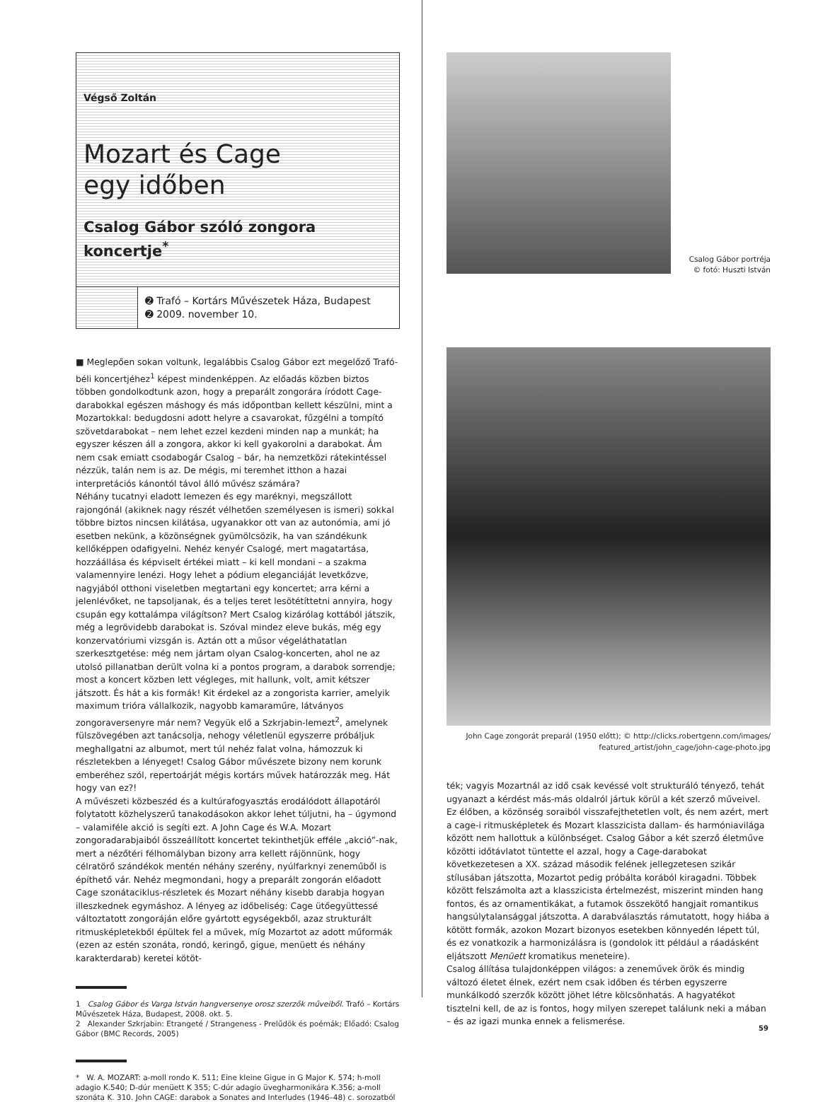Végső Zoltán
Mozart és Cage
egy időben
Csalog Gábor szóló zongora koncertje<sup>*</sup>
➋ Trafó – Kortárs Művészetek Háza, Budapest
➋ 2009. november 10.
■ Meglepően sokan voltunk, legalábbis Csalog Gábor ezt megelőző Trafó-béli koncertjéhez<sup>1</sup> képest mindenképpen. Az előadás közben biztos többen gondolkodtunk azon, hogy a preparált zongorára íródott Cage-darabokkal egészen máshogy és más időpontban kellett készülni, mint a Mozartokkal: bedugdosni adott helyre a csavarokat, fűzgélni a tompító szövetdarabokat – nem lehet ezzel kezdeni minden nap a munkát; ha egyszer készen áll a zongora, akkor ki kell gyakorolni a darabokat. Ám nem csak emiatt csodabogár Csalog – bár, ha nemzetközi rátekintéssel nézzük, talán nem is az. De mégis, mi teremhet itthon a hazai interpretációs kánontól távol álló művész számára?
Néhány tucatnyi eladott lemezen és egy maréknyi, megszállott rajongónál (akiknek nagy részét vélhetően személyesen is ismeri) sokkal többre biztos nincsen kilátása, ugyanakkor ott van az autonómia, ami jó esetben nekünk, a közönségnek gyümölcsözik, ha van szándékunk kellőképpen odafigyelni. Nehéz kenyér Csalogé, mert magatartása, hozzáállása és képviselt értékei miatt – ki kell mondani – a szakma valamennyire lenézi. Hogy lehet a pódium eleganciáját levetkőzve, nagyjából otthoni viseletben megtartani egy koncertet; arra kérni a jelenlévőket, ne tapsoljanak, és a teljes teret lesötétíttetni annyira, hogy csupán egy kottalámpa világítson? Mert Csalog kizárólag kottából játszik, még a legrövidebb darabokat is. Szóval mindez eleve bukás, még egy konzervatóriumi vizsgán is. Aztán ott a műsor végeláthatatlan szerkesztgetése: még nem jártam olyan Csalog-koncerten, ahol ne az utolsó pillanatban derült volna ki a pontos program, a darabok sorrendje; most a koncert közben lett végleges, mit hallunk, volt, amit kétszer játszott. És hát a kis formák! Kit érdekel az a zongorista karrier, amelyik maximum trióra vállalkozik, nagyobb kamaraműre, látványos zongoraversenyre már nem? Vegyük elő a Szkrjabin-lemezt<sup>2</sup>, amelynek fülszövegében azt tanácsolja, nehogy véletlenül egyszerre próbáljuk meghallgatni az albumot, mert túl nehéz falat volna, hámozzuk ki részletekben a lényeget! Csalog Gábor művészete bizony nem korunk emberéhez szól, repertoárját mégis kortárs művek határozzák meg. Hát hogy van ez?!
A művészeti közbeszéd és a kultúrafogyasztás erodálódott állapotáról folytatott közhelyszerű tanakodásokon akkor lehet túljutni, ha – úgymond – valamiféle akció is segíti ezt. A John Cage és W.A. Mozart zongoradarabjaiból összeállított koncertet tekinthetjük efféle „akció”-nak, mert a nézőtéri félhomályban bizony arra kellett rájönnünk, hogy célratörő szándékok mentén néhány szerény, nyúlfarknyi zeneműből is építhető vár. Nehéz megmondani, hogy a preparált zongorán előadott Cage szonátaciklus-részletek és Mozart néhány kisebb darabja hogyan illeszkednek egymáshoz. A lényeg az időbeliség: Cage ütőegyüttessé változtatott zongoráján előre gyártott egységekből, azaz strukturált ritmusképletekből épültek fel a művek, míg Mozartot az adott műformák (ezen az estén szonáta, rondó, keringő, gigue, menüett és néhány karakterdarab) keretei kötöt-
1 Csalog Gábor és Varga István hangversenye orosz szerzők műveiből. Trafó – Kortárs Művészetek Háza, Budapest, 2008. okt. 5.
2 Alexander Szkrjabin: Etrangeté / Strangeness - Prelűdök és poémák; Előadó: Csalog Gábor (BMC Records, 2005)
* W. A. MOZART: a-moll rondo K. 511; Eine kleine Gigue in G Major K. 574; h-moll adagio K.540; D-dúr menüett K 355; C-dúr adagio üvegharmonikára K.356; a-moll szonáta K. 310. John CAGE: darabok a Sonates and Interludes (1946–48) c. sorozatból
Csalog Gábor portréja
© fotó: Huszti István
John Cage zongorát preparál (1950 előtt); © http://clicks.robertgenn.com/images/
featured_artist/john_cage/john-cage-photo.jpg
ték; vagyis Mozartnál az idő csak kevéssé volt strukturáló tényező, tehát ugyanazt a kérdést más-más oldalról jártuk körül a két szerző műveivel. Ez élőben, a közönség soraiból visszafejthetetlen volt, és nem azért, mert a cage-i ritmusképletek és Mozart klasszicista dallam- és harmóniavilága között nem hallottuk a különbséget. Csalog Gábor a két szerző életműve közötti időtávlatot tüntette el azzal, hogy a Cage-darabokat következetesen a XX. század második felének jellegzetesen szikár stílusában játszotta, Mozartot pedig próbálta korából kiragadni. Többek között felszámolta azt a klasszicista értelmezést, miszerint minden hang fontos, és az ornamentikákat, a futamok összekötő hangjait romantikus hangsúlytalansággal játszotta. A darabválasztás rámutatott, hogy hiába a kötött formák, azokon Mozart bizonyos esetekben könnyedén lépett túl, és ez vonatkozik a harmonizálásra is (gondolok itt például a ráadásként eljátszott Menüett kromatikus meneteire).
Csalog állítása tulajdonképpen világos: a zeneművek örök és mindig változó életet élnek, ezért nem csak időben és térben egyszerre munkálkodó szerzők között jöhet létre kölcsönhatás. A hagyatékot tisztelni kell, de az is fontos, hogy milyen szerepet találunk neki a mában – és az igazi munka ennek a felismerése.
59